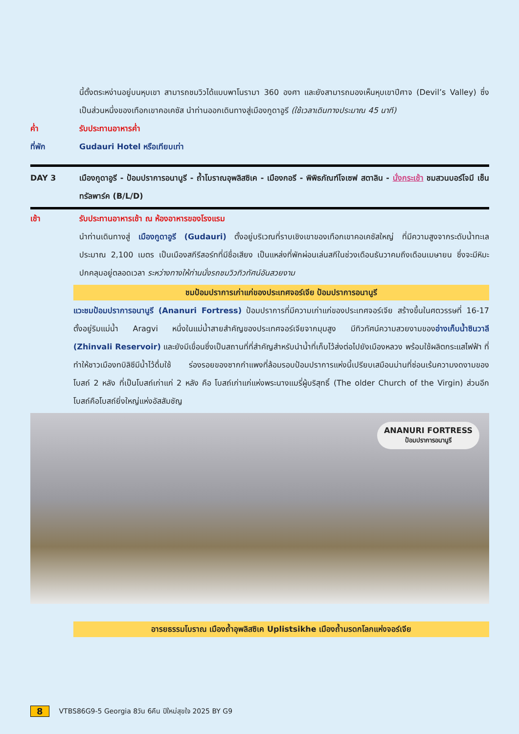นี้ตั้งตระหง่านอยู่บนหุบเขา สามารถชมวิวได้แบบพาโนรามา 360 องศา และยังสามารถมองเห็นหุบเขาปีศาจ (Devil’s Valley) ซึ่งเป็นส่วนหนึ่งของเทือกเขาคอเคซัส นำท่านออกเดินทางสู่เมืองกูดาอูรี (ใช้เวลาเดินทางประมาณ 45 นาที)
ค่ำ รับประทานอาหารค่ำ
ที่พัก Gudauri Hotel หรือเทียบเท่า
DAY 3 เมืองกูดาอูรี - ป้อมปราการอนานูรี - ถ้ำโบราณอุพลิสซิเค - เมืองกอรี - พิพิธภัณฑ์โจเซฟ สตาลิน - นั่งกระเช้า ชมสวนบอร์โจมี เซ็นทรัลพาร์ค (B/L/D)
เช้า รับประทานอาหารเช้า ณ ห้องอาหารของโรงแรม
นำท่านเดินทางสู่ เมืองกูดาอูรี (Gudauri) ตั้งอยู่บริเวณที่ราบเชิงเขาของเทือกเขาคอเคซัสใหญ่ ที่มีความสูงจากระดับน้ำทะเลประมาณ 2,100 เมตร เป็นเมืองสกีรีสอร์ทที่มีชื่อเสียง เป็นแหล่งที่พักผ่อนเล่นสกีในช่วงเดือนธันวาคมถึงเดือนเมษายน ซึ่งจะมีหิมะปกคลุมอยู่ตลอดเวลา ระหว่างทางให้ท่านนั่งรถชมวิวทิวทัศน์อันสวยงาม
ชมป้อมปราการเก่าแก่ของประเทศจอร์เจีย ป้อมปราการอนานูรี
แวะชมป้อมปราการอนานูรี (Ananuri Fortress) ป้อมปราการที่มีความเก่าแก่ของประเทศจอร์เจีย สร้างขึ้นในศตวรรษที่ 16-17 ตั้งอยู่ริมแม่น้ำ Aragvi หนึ่งในแม่น้ำสายสำคัญของประเทศจอร์เจียจากมุมสูง มีทิวทัศน์ความสวยงามของอ่างเก็บน้ำซินวาลี (Zhinvali Reservoir) และยังมีเขื่อนซึ่งเป็นสถานที่ที่สำคัญสำหรับนำน้ำที่เก็บไว้ส่งต่อไปยังเมืองหลวง พร้อมใช้ผลิตกระแสไฟฟ้า ที่ทำให้ชาวเมืองทบิลิซีมีน้ำไว้ดื่มใช้ ร่องรอยของซากกำแพงที่ล้อมรอบป้อมปราการแห่งนี้เปรียบเสมือนม่านที่ซ่อนเร้นความงดงามของโบสถ์ 2 หลัง ที่เป็นโบสถ์เก่าแก่ 2 หลัง คือ โบสถ์เก่าแก่แห่งพระนางแมรี่ผู้บริสุทธิ์ (The older Church of the Virgin) ส่วนอีกโบสถ์คือโบสถ์ยิ่งใหญ่แห่งอัสสัมชัญ
ANANURI FORTRESS
ป้อมปราการอนานูรี
อารยธรรมโบราณ เมืองถ้ำอุพลิสซิเค Uplistsikhe เมืองถ้ำมรดกโลกแห่งจอร์เจีย
8 VTBS86G9-5 Georgia 8วัน 6คืน ปีใหม่สุขใจ 2025 BY G9